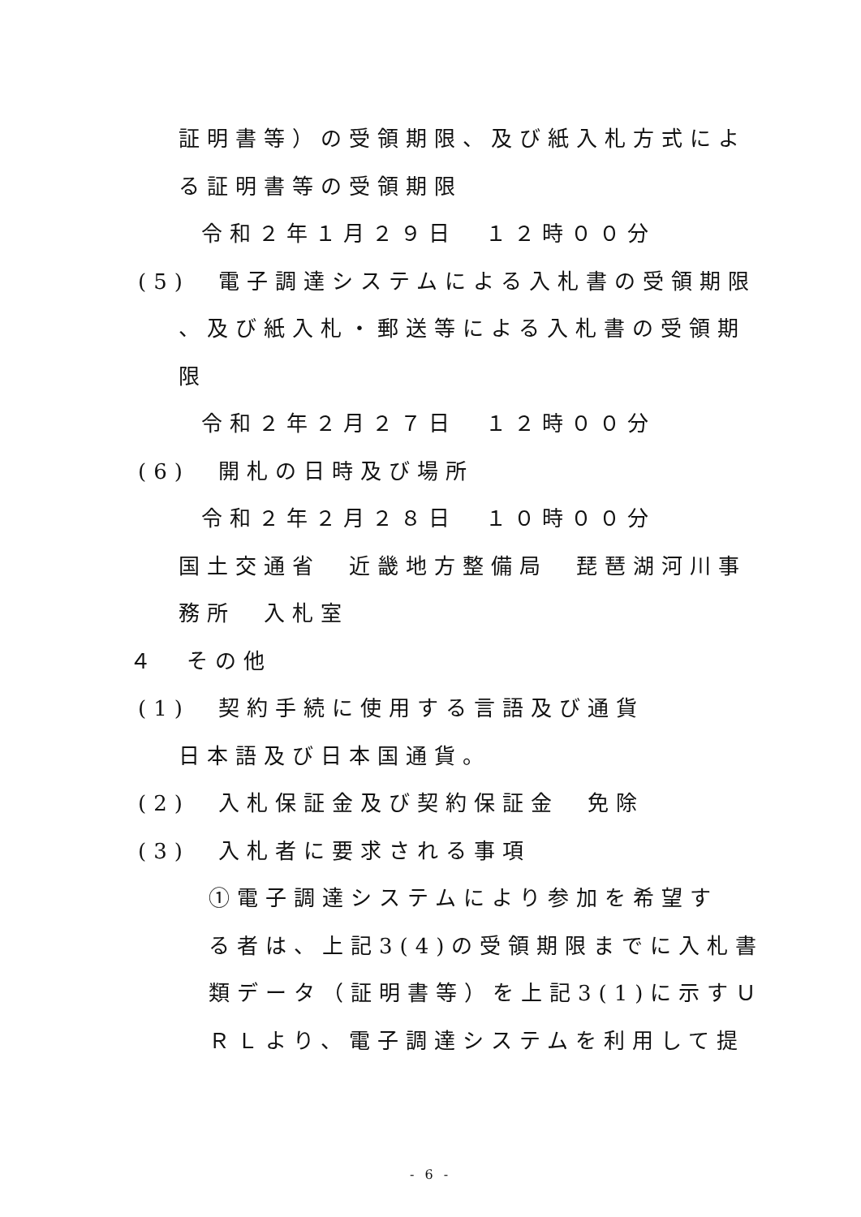証明書等）の受領期限、及び紙入札方式によ
る証明書等の受領期限
令和２年１月２９日　１２時００分
(5)　電子調達システムによる入札書の受領期限
、及び紙入札・郵送等による入札書の受領期
限
令和２年２月２７日　１２時００分
(6)　開札の日時及び場所
令和２年２月２８日　１０時００分
国土交通省　近畿地方整備局　琵琶湖河川事
務所　入札室
４　その他
(1)　契約手続に使用する言語及び通貨
日本語及び日本国通貨。
(2)　入札保証金及び契約保証金　免除
(3)　入札者に要求される事項
①電子調達システムにより参加を希望す
る者は、上記3(4)の受領期限までに入札書
類データ（証明書等）を上記3(1)に示すＵ
ＲＬより、電子調達システムを利用して提
- 6 -